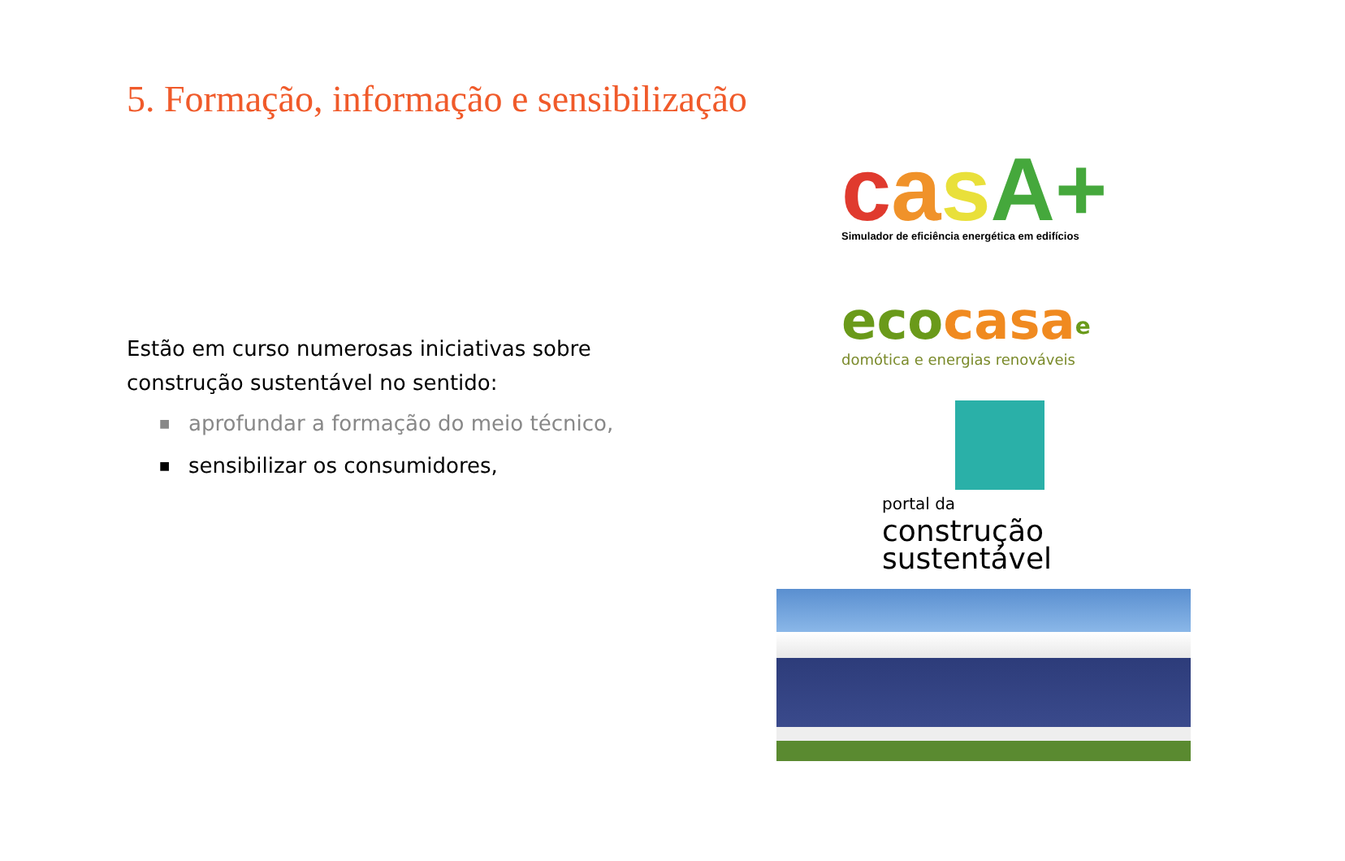5. Formação, informação e sensibilização
Estão em curso numerosas iniciativas sobre construção sustentável no sentido:
■ aprofundar a formação do meio técnico,
■ sensibilizar os consumidores,
casA+
Simulador de eficiência energética em edifícios
eco casa<sup>e</sup>
domótica e energias renováveis
portal da
construção sustentável